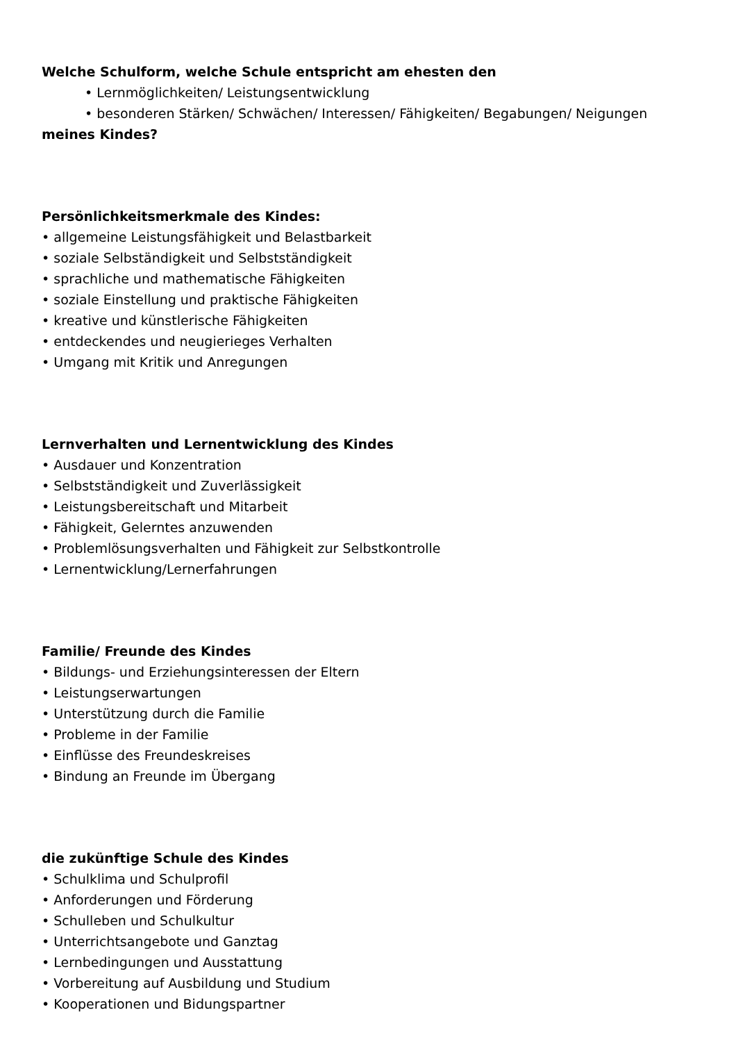Welche Schulform, welche Schule entspricht am ehesten den
• Lernmöglichkeiten/ Leistungsentwicklung
• besonderen Stärken/ Schwächen/ Interessen/ Fähigkeiten/ Begabungen/ Neigungen
meines Kindes?
Persönlichkeitsmerkmale des Kindes:
• allgemeine Leistungsfähigkeit und Belastbarkeit
• soziale Selbständigkeit und Selbstständigkeit
• sprachliche und mathematische Fähigkeiten
• soziale Einstellung und praktische Fähigkeiten
• kreative und künstlerische Fähigkeiten
• entdeckendes und neugierieges Verhalten
• Umgang mit Kritik und Anregungen
Lernverhalten und Lernentwicklung des Kindes
• Ausdauer und Konzentration
• Selbstständigkeit und Zuverlässigkeit
• Leistungsbereitschaft und Mitarbeit
• Fähigkeit, Gelerntes anzuwenden
• Problemlösungsverhalten und Fähigkeit zur Selbstkontrolle
• Lernentwicklung/Lernerfahrungen
Familie/ Freunde des Kindes
• Bildungs- und Erziehungsinteressen der Eltern
• Leistungserwartungen
• Unterstützung durch die Familie
• Probleme in der Familie
• Einflüsse des Freundeskreises
• Bindung an Freunde im Übergang
die zukünftige Schule des Kindes
• Schulklima und Schulprofil
• Anforderungen und Förderung
• Schulleben und Schulkultur
• Unterrichtsangebote und Ganztag
• Lernbedingungen und Ausstattung
• Vorbereitung auf Ausbildung und Studium
• Kooperationen und Bidungspartner